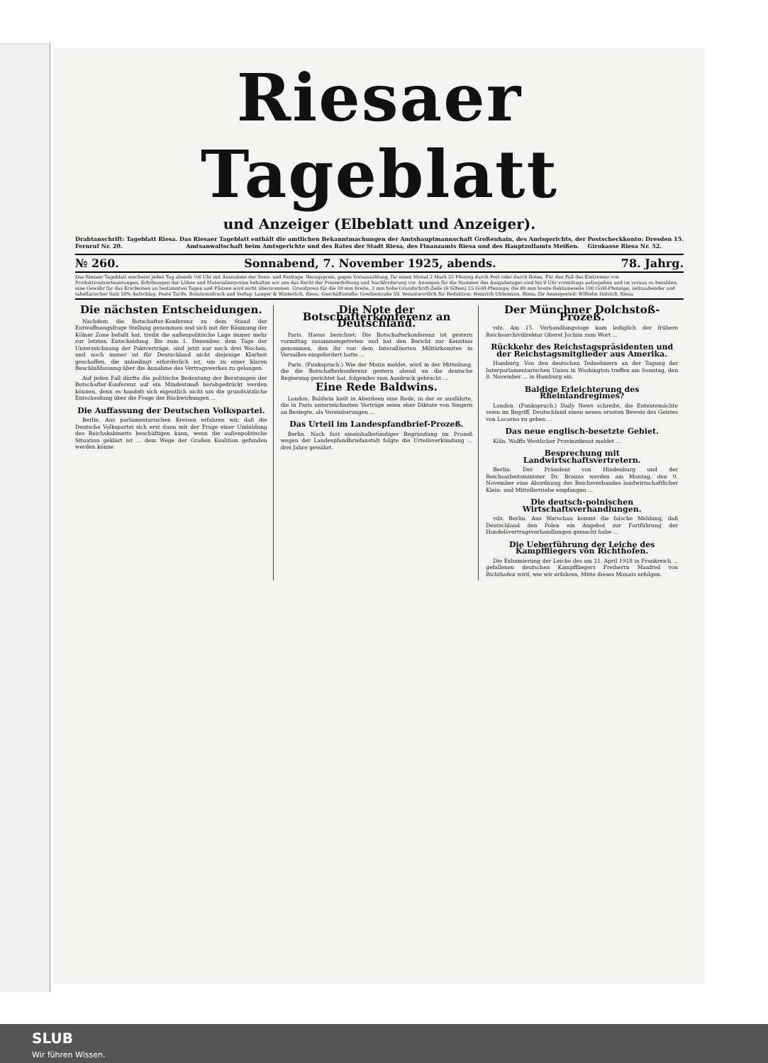Riesaer Tageblatt
und Anzeiger (Elbeblatt und Anzeiger).
Drahtanschrift: Tageblatt Riesa.
Fernruf Nr. 20.
Das Riesaer Tageblatt enthält die amtlichen Bekanntmachungen der Amtshauptmannschaft Großenhain, des Amtsgerichts, der Amtsanwaltschaft beim Amtsgerichte und des Rates der Stadt Riesa, des Finanzamts Riesa und des Hauptzollamts Meißen.
Postscheckkonto: Dresden 15.
Girokasse Riesa Nr. 52.
№ 260. Sonnabend, 7. November 1925, abends. 78. Jahrg.
Das Riesaer Tageblatt erscheint jeden Tag abends ½6 Uhr mit Ausnahme der Sonn- und Festtage. Bezugspreis, gegen Vorauszahlung, für einen Monat 2 Mark 25 Pfennig durch Post oder durch Boten. Für den Fall des Eintretens von Produktionsverteuerungen, Erhöhungen der Löhne und Materialienpreise behalten wir uns das Recht der Preiserhöhung und Nachforderung vor. Anzeigen für die Nummer des Ausgabetages sind bis 9 Uhr vormittags aufzugeben und im voraus zu bezahlen; eine Gewähr für das Erscheinen an bestimmten Tagen und Plätzen wird nicht übernommen. Grundpreis für die 39 mm breite, 3 mm hohe Grundschrift-Zeile (6 Silben) 25 Gold-Pfennige; die 89 mm breite Reklamezeile 100 Gold-Pfennige; zeitraubender und tabellarischer Satz 50% Aufschlag. Feste Tarife. Rotationsdruck und Verlag: Langer & Winterlich, Riesa. Geschäftsstelle: Goethestraße 59. Verantwortlich für Redaktion: Heinrich Uhlemann, Riesa; für Anzeigenteil: Wilhelm Dittrich, Riesa.
Die nächsten Entscheidungen.
Nachdem die Botschafter-Konferenz zu dem Stand der Entwaffnungsfrage Stellung genommen und sich mit der Räumung der Kölner Zone befaßt hat, treibt die außenpolitische Lage immer mehr zur letzten Entscheidung. Bis zum 1. Dezember, dem Tage der Unterzeichnung der Paktverträge, sind jetzt nur noch drei Wochen, und noch immer ist für Deutschland nicht diejenige Klarheit geschaffen, die unbedingt erforderlich ist, um zu einer klaren Beschlußfassung über die Annahme des Vertragswerkes zu gelangen.
Auf jeden Fall dürfte die politische Bedeutung der Beratungen der Botschafter-Konferenz auf ein Mindestmaß herabgedrückt werden können, denn es handelt sich eigentlich nicht um die grundsätzliche Entscheidung über die Frage der Rückwirkungen ...
Die Auffassung der Deutschen Volkspartei.
Berlin. Aus parlamentarischen Kreisen erfahren wir, daß die Deutsche Volkspartei sich erst dann mit der Frage einer Umbildung des Reichskabinetts beschäftigen kann, wenn die außenpolitische Situation geklärt ist ... dem Wege der Großen Koalition gefunden werden könne.
Die Note der Botschafterkonferenz an Deutschland.
Paris. Havas berichtet: Die Botschafterkonferenz ist gestern vormittag zusammengetreten und hat den Bericht zur Kenntnis genommen, den ihr von dem Interalliierten Militärkomitee in Versailles eingefordert hatte ...
Paris. (Funkspruch.) Wie der Matin meldet, wird in der Mitteilung, die die Botschafterkonferenz gestern abend an die deutsche Regierung gerichtet hat, folgendes zum Ausdruck gebracht ...
Eine Rede Baldwins.
London. Baldwin hielt in Aberdeen eine Rede, in der er ausführte, die in Paris unterzeichneten Verträge seien eher Diktate von Siegern an Besiegte, als Vereinbarungen ...
Das Urteil im Landespfandbrief-Prozeß.
Berlin. Nach fast eineinhalbstündiger Begründung im Prozeß wegen der Landespfandbriefanstalt folgte die Urteilsverkündung ... drei Jahre gewährt.
Der Münchner Dolchstoß-Prozeß.
vdz. Am 15. Verhandlungstage kam lediglich der frühere Reichsarchivdirektor Oberst Jochim zum Wort ...
Rückkehr des Reichstagspräsidenten und der Reichstagsmitglieder aus Amerika.
Hamburg. Von den deutschen Teilnehmern an der Tagung der Interparlamentarischen Union in Washington treffen am Sonntag, den 8. November ... in Hamburg ein.
Baldige Erleichterung des Rheinlandregimes?
London. (Funkspruch.) Daily News schreibt, die Ententemächte seien im Begriff, Deutschland einen neuen ernsten Beweis des Geistes von Locarno zu geben ...
Das neue englisch-besetzte Gebiet.
Köln. Wolffs Westlicher Provinzdienst meldet ...
Besprechung mit Landwirtschaftsvertretern.
Berlin. Der Präsident von Hindenburg und der Reichsarbeitsminister Dr. Brauns werden am Montag, den 9. November eine Abordnung des Reichsverbandes landwirtschaftlicher Klein- und Mittelbetriebe empfangen ...
Die deutsch-polnischen Wirtschaftsverhandlungen.
vdz. Berlin. Aus Warschau kommt die falsche Meldung, daß Deutschland den Polen ein Angebot zur Fortführung der Handelsvertragsverhandlungen gemacht habe ...
Die Ueberführung der Leiche des Kampffliegers von Richthofen.
Die Exhumierung der Leiche des am 21. April 1918 in Frankreich ... gefallenen deutschen Kampffliegers Freiherrn Manfred von Richthofen wird, wie wir erfahren, Mitte dieses Monats erfolgen.
SLUB
Wir führen Wissen.